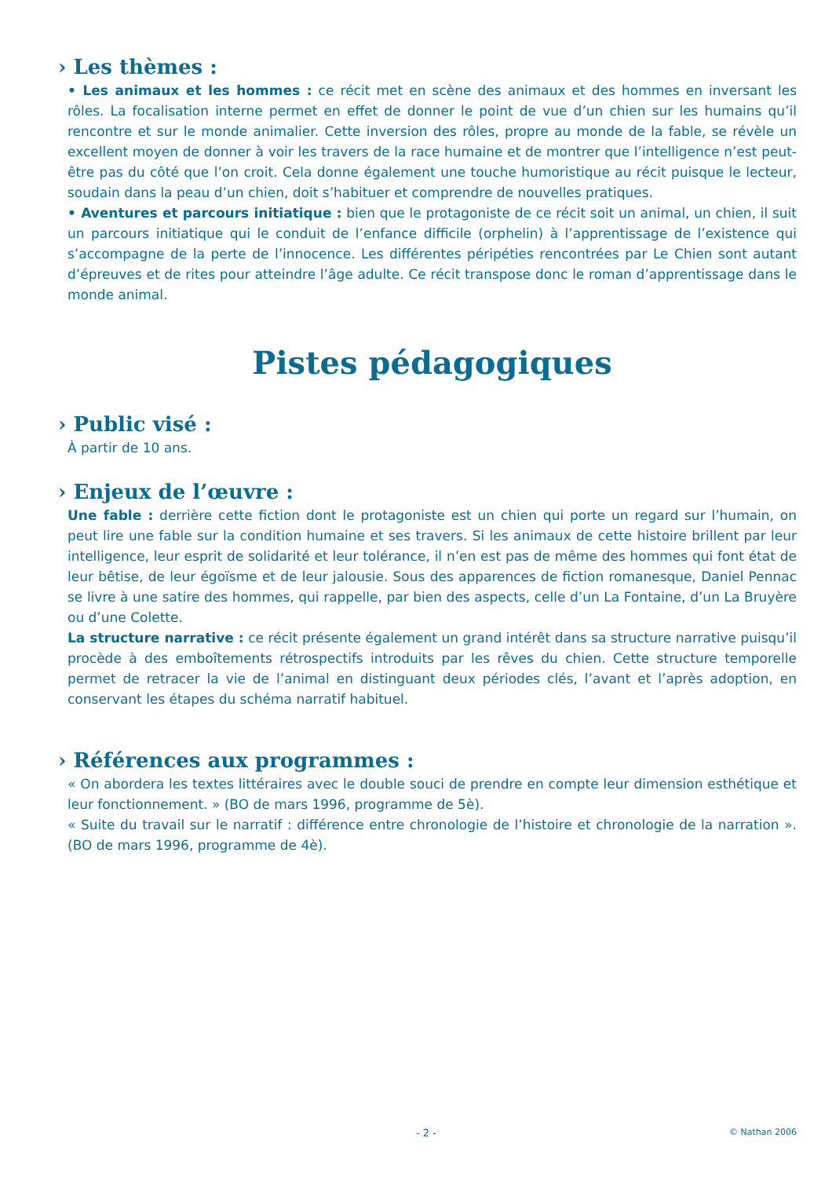› Les thèmes :
• Les animaux et les hommes : ce récit met en scène des animaux et des hommes en inversant les rôles. La focalisation interne permet en effet de donner le point de vue d’un chien sur les humains qu’il rencontre et sur le monde animalier. Cette inversion des rôles, propre au monde de la fable, se révèle un excellent moyen de donner à voir les travers de la race humaine et de montrer que l’intelligence n’est peut-être pas du côté que l’on croit. Cela donne également une touche humoristique au récit puisque le lecteur, soudain dans la peau d’un chien, doit s’habituer et comprendre de nouvelles pratiques.
• Aventures et parcours initiatique : bien que le protagoniste de ce récit soit un animal, un chien, il suit un parcours initiatique qui le conduit de l’enfance difficile (orphelin) à l’apprentissage de l’existence qui s’accompagne de la perte de l’innocence. Les différentes péripéties rencontrées par Le Chien sont autant d’épreuves et de rites pour atteindre l’âge adulte. Ce récit transpose donc le roman d’apprentissage dans le monde animal.
Pistes pédagogiques
› Public visé :
À partir de 10 ans.
› Enjeux de l’œuvre :
Une fable : derrière cette fiction dont le protagoniste est un chien qui porte un regard sur l’humain, on peut lire une fable sur la condition humaine et ses travers. Si les animaux de cette histoire brillent par leur intelligence, leur esprit de solidarité et leur tolérance, il n’en est pas de même des hommes qui font état de leur bêtise, de leur égoïsme et de leur jalousie. Sous des apparences de fiction romanesque, Daniel Pennac se livre à une satire des hommes, qui rappelle, par bien des aspects, celle d’un La Fontaine, d’un La Bruyère ou d’une Colette.
La structure narrative : ce récit présente également un grand intérêt dans sa structure narrative puisqu’il procède à des emboîtements rétrospectifs introduits par les rêves du chien. Cette structure temporelle permet de retracer la vie de l’animal en distinguant deux périodes clés, l’avant et l’après adoption, en conservant les étapes du schéma narratif habituel.
› Références aux programmes :
« On abordera les textes littéraires avec le double souci de prendre en compte leur dimension esthétique et leur fonctionnement. » (BO de mars 1996, programme de 5è).
« Suite du travail sur le narratif : différence entre chronologie de l’histoire et chronologie de la narration ». (BO de mars 1996, programme de 4è).
- 2 - © Nathan 2006